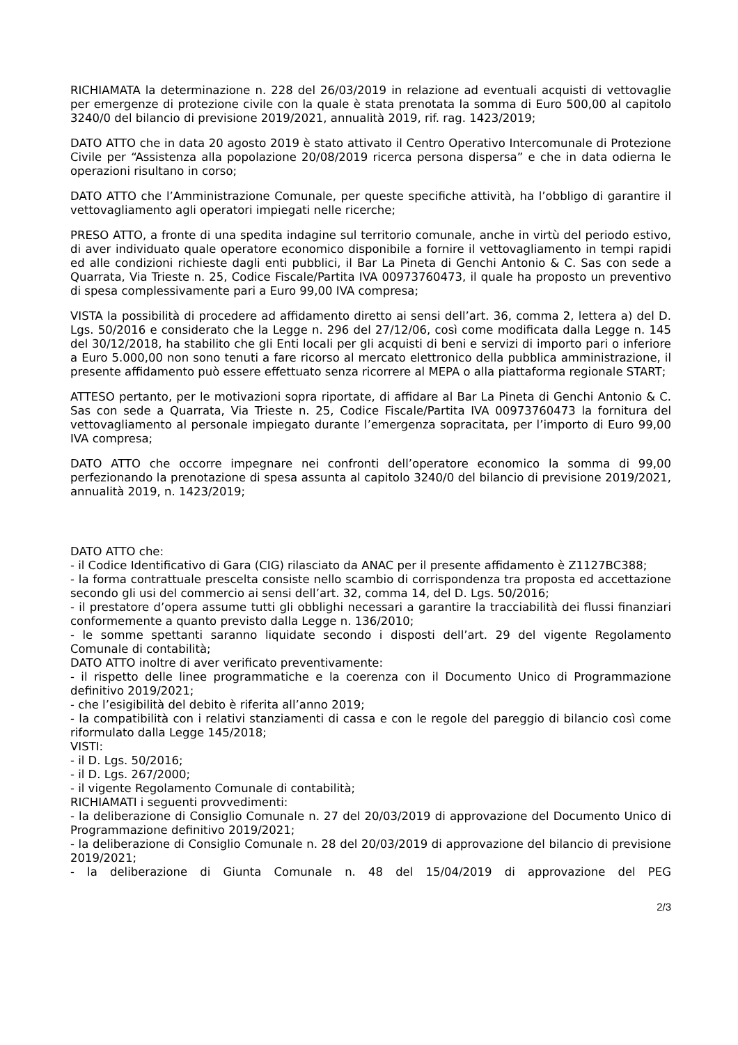RICHIAMATA la determinazione n. 228 del 26/03/2019 in relazione ad eventuali acquisti di vettovaglie per emergenze di protezione civile con la quale è stata prenotata la somma di Euro 500,00 al capitolo 3240/0 del bilancio di previsione 2019/2021, annualità 2019, rif. rag. 1423/2019;
DATO ATTO che in data 20 agosto 2019 è stato attivato il Centro Operativo Intercomunale di Protezione Civile per “Assistenza alla popolazione 20/08/2019 ricerca persona dispersa” e che in data odierna le operazioni risultano in corso;
DATO ATTO che l’Amministrazione Comunale, per queste specifiche attività, ha l’obbligo di garantire il vettovagliamento agli operatori impiegati nelle ricerche;
PRESO ATTO, a fronte di una spedita indagine sul territorio comunale, anche in virtù del periodo estivo, di aver individuato quale operatore economico disponibile a fornire il vettovagliamento in tempi rapidi ed alle condizioni richieste dagli enti pubblici, il Bar La Pineta di Genchi Antonio & C. Sas con sede a Quarrata, Via Trieste n. 25, Codice Fiscale/Partita IVA 00973760473, il quale ha proposto un preventivo di spesa complessivamente pari a Euro 99,00 IVA compresa;
VISTA la possibilità di procedere ad affidamento diretto ai sensi dell’art. 36, comma 2, lettera a) del D. Lgs. 50/2016 e considerato che la Legge n. 296 del 27/12/06, così come modificata dalla Legge n. 145 del 30/12/2018, ha stabilito che gli Enti locali per gli acquisti di beni e servizi di importo pari o inferiore a Euro 5.000,00 non sono tenuti a fare ricorso al mercato elettronico della pubblica amministrazione, il presente affidamento può essere effettuato senza ricorrere al MEPA o alla piattaforma regionale START;
ATTESO pertanto, per le motivazioni sopra riportate, di affidare al Bar La Pineta di Genchi Antonio & C. Sas con sede a Quarrata, Via Trieste n. 25, Codice Fiscale/Partita IVA 00973760473 la fornitura del vettovagliamento al personale impiegato durante l’emergenza sopracitata, per l’importo di Euro 99,00 IVA compresa;
DATO ATTO che occorre impegnare nei confronti dell’operatore economico la somma di 99,00 perfezionando la prenotazione di spesa assunta al capitolo 3240/0 del bilancio di previsione 2019/2021, annualità 2019, n. 1423/2019;
DATO ATTO che:
- il Codice Identificativo di Gara (CIG) rilasciato da ANAC per il presente affidamento è Z1127BC388;
- la forma contrattuale prescelta consiste nello scambio di corrispondenza tra proposta ed accettazione secondo gli usi del commercio ai sensi dell’art. 32, comma 14, del D. Lgs. 50/2016;
- il prestatore d’opera assume tutti gli obblighi necessari a garantire la tracciabilità dei flussi finanziari conformemente a quanto previsto dalla Legge n. 136/2010;
- le somme spettanti saranno liquidate secondo i disposti dell’art. 29 del vigente Regolamento Comunale di contabilità;
DATO ATTO inoltre di aver verificato preventivamente:
- il rispetto delle linee programmatiche e la coerenza con il Documento Unico di Programmazione definitivo 2019/2021;
- che l’esigibilità del debito è riferita all’anno 2019;
- la compatibilità con i relativi stanziamenti di cassa e con le regole del pareggio di bilancio così come riformulato dalla Legge 145/2018;
VISTI:
- il D. Lgs. 50/2016;
- il D. Lgs. 267/2000;
- il vigente Regolamento Comunale di contabilità;
RICHIAMATI i seguenti provvedimenti:
- la deliberazione di Consiglio Comunale n. 27 del 20/03/2019 di approvazione del Documento Unico di Programmazione definitivo 2019/2021;
- la deliberazione di Consiglio Comunale n. 28 del 20/03/2019 di approvazione del bilancio di previsione 2019/2021;
- la deliberazione di Giunta Comunale n. 48 del 15/04/2019 di approvazione del PEG
2/3